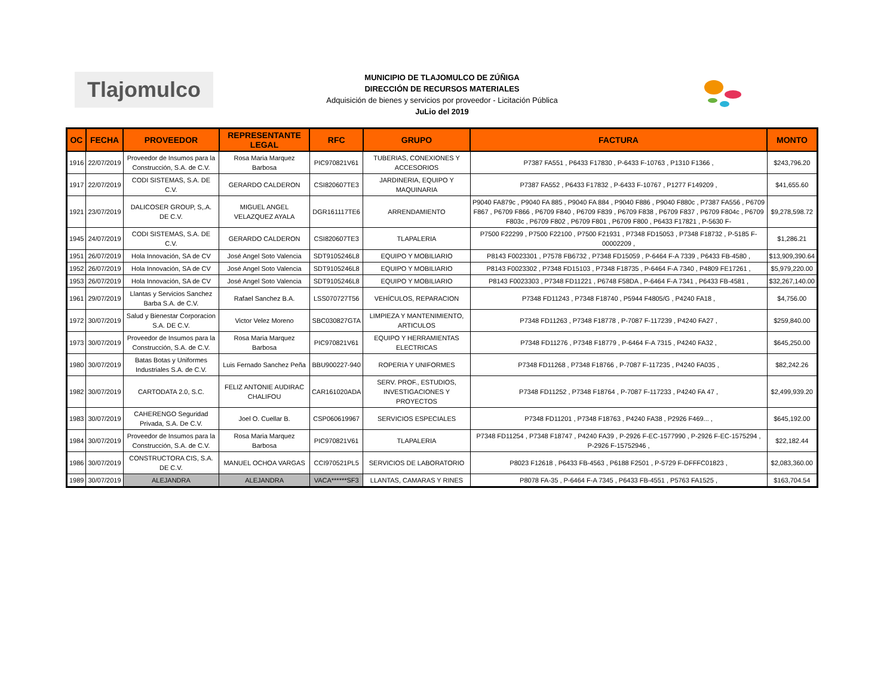Tlajomulco
MUNICIPIO DE TLAJOMULCO DE ZÚÑIGA
DIRECCIÓN DE RECURSOS MATERIALES
Adquisición de bienes y servicios por proveedor - Licitación Pública
JuLio del 2019
| OC | FECHA | PROVEEDOR | REPRESENTANTE LEGAL | RFC | GRUPO | FACTURA | MONTO |
| --- | --- | --- | --- | --- | --- | --- | --- |
| 1916 | 22/07/2019 | Proveedor de Insumos para la Construcción, S.A. de C.V. | Rosa Maria Marquez Barbosa | PIC970821V61 | TUBERIAS, CONEXIONES Y ACCESORIOS | P7387 FA551 , P6433 F17830 , P-6433 F-10763 , P1310 F1366 , | $243,796.20 |
| 1917 | 22/07/2019 | CODI SISTEMAS, S.A. DE C.V. | GERARDO CALDERON | CSI820607TE3 | JARDINERIA, EQUIPO Y MAQUINARIA | P7387 FA552 , P6433 F17832 , P-6433 F-10767 , P1277 F149209 , | $41,655.60 |
| 1921 | 23/07/2019 | DALICOSER GROUP, S,.A. DE C.V. | MIGUEL ANGEL VELAZQUEZ AYALA | DGR161117TE6 | ARRENDAMIENTO | P9040 FA879c , P9040 FA 885 , P9040 FA 884 , P9040 F886 , P9040 F880c , P7387 FA556 , P6709 F867 , P6709 F866 , P6709 F840 , P6709 F839 , P6709 F838 , P6709 F837 , P6709 F804c , P6709 F803c , P6709 F802 , P6709 F801 , P6709 F800 , P6433 F17821 , P-5630 F- | $9,278,598.72 |
| 1945 | 24/07/2019 | CODI SISTEMAS, S.A. DE C.V. | GERARDO CALDERON | CSI820607TE3 | TLAPALERIA | P7500 F22299 , P7500 F22100 , P7500 F21931 , P7348 FD15053 , P7348 F18732 , P-5185 F-00002209 , | $1,286.21 |
| 1951 | 26/07/2019 | Hola Innovación, SA de CV | José Angel Soto Valencia | SDT9105246L8 | EQUIPO Y MOBILIARIO | P8143 F0023301 , P7578 FB6732 , P7348 FD15059 , P-6464 F-A 7339 , P6433 FB-4580 , | $13,909,390.64 |
| 1952 | 26/07/2019 | Hola Innovación, SA de CV | José Angel Soto Valencia | SDT9105246L8 | EQUIPO Y MOBILIARIO | P8143 F0023302 , P7348 FD15103 , P7348 F18735 , P-6464 F-A 7340 , P4809 FE17261 , | $5,979,220.00 |
| 1953 | 26/07/2019 | Hola Innovación, SA de CV | José Angel Soto Valencia | SDT9105246L8 | EQUIPO Y MOBILIARIO | P8143 F0023303 , P7348 FD11221 , P6748 F58DA , P-6464 F-A 7341 , P6433 FB-4581 , | $32,267,140.00 |
| 1961 | 29/07/2019 | Llantas y Servicios Sanchez Barba S.A. de C.V. | Rafael Sanchez B.A. | LSS070727T56 | VEHÍCULOS, REPARACION | P7348 FD11243 , P7348 F18740 , P5944 F4805/G , P4240 FA18 , | $4,756.00 |
| 1972 | 30/07/2019 | Salud y Bienestar Corporacion S.A. DE C.V. | Victor Velez Moreno | SBC030827GTA | LIMPIEZA Y MANTENIMIENTO, ARTICULOS | P7348 FD11263 , P7348 F18778 , P-7087 F-117239 , P4240 FA27 , | $259,840.00 |
| 1973 | 30/07/2019 | Proveedor de Insumos para la Construcción, S.A. de C.V. | Rosa Maria Marquez Barbosa | PIC970821V61 | EQUIPO Y HERRAMIENTAS ELECTRICAS | P7348 FD11276 , P7348 F18779 , P-6464 F-A 7315 , P4240 FA32 , | $645,250.00 |
| 1980 | 30/07/2019 | Batas Botas y Uniformes Industriales S.A. de C.V. | Luis Fernado Sanchez Peña | BBU900227-940 | ROPERIA Y UNIFORMES | P7348 FD11268 , P7348 F18766 , P-7087 F-117235 , P4240 FA035 , | $82,242.26 |
| 1982 | 30/07/2019 | CARTODATA 2.0, S.C. | FELIZ ANTONIE AUDIRAC CHALIFOU | CAR161020ADA | SERV. PROF., ESTUDIOS, INVESTIGACIONES Y PROYECTOS | P7348 FD11252 , P7348 F18764 , P-7087 F-117233 , P4240 FA 47 , | $2,499,939.20 |
| 1983 | 30/07/2019 | CAHERENGO Seguridad Privada, S.A. De C.V. | Joel O. Cuellar B. | CSP060619967 | SERVICIOS ESPECIALES | P7348 FD11201 , P7348 F18763 , P4240 FA38 , P2926 F469... , | $645,192.00 |
| 1984 | 30/07/2019 | Proveedor de Insumos para la Construcción, S.A. de C.V. | Rosa Maria Marquez Barbosa | PIC970821V61 | TLAPALERIA | P7348 FD11254 , P7348 F18747 , P4240 FA39 , P-2926 F-EC-1577990 , P-2926 F-EC-1575294 , P-2926 F-15752946 , | $22,182.44 |
| 1986 | 30/07/2019 | CONSTRUCTORA CIS, S.A. DE C.V. | MANUEL OCHOA VARGAS | CCI970521PL5 | SERVICIOS DE LABORATORIO | P8023 F12618 , P6433 FB-4563 , P6188 F2501 , P-5729 F-DFFFC01823 , | $2,083,360.00 |
| 1989 | 30/07/2019 | ALEJANDRA | ALEJANDRA | VACA******SF3 | LLANTAS, CAMARAS Y RINES | P8078 FA-35 , P-6464 F-A 7345 , P6433 FB-4551 , P5763 FA1525 , | $163,704.54 |